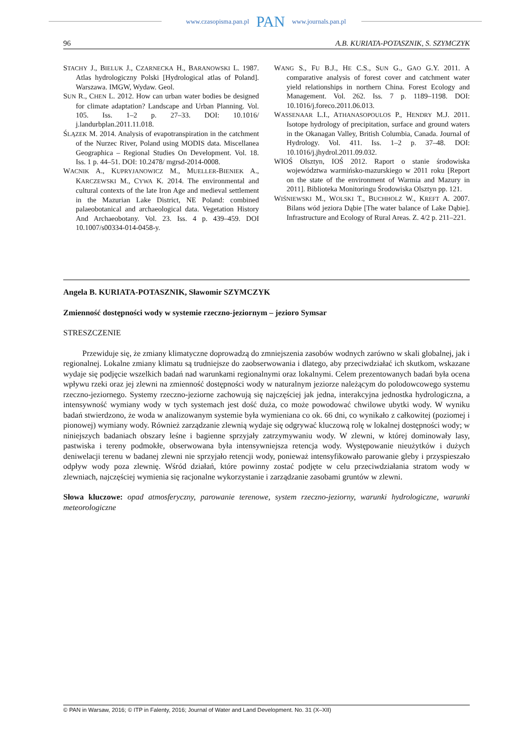www.czasopisma.pan.pl PAN www.journals.pan.pl
96 A.B. KURIATA-POTASZNIK, S. SZYMCZYK
STACHY J., BIELUK J., CZARNECKA H., BARANOWSKI L. 1987. Atlas hydrologiczny Polski [Hydrological atlas of Poland]. Warszawa. IMGW, Wydaw. Geol.
SUN R., CHEN L. 2012. How can urban water bodies be designed for climate adaptation? Landscape and Urban Planning. Vol. 105. Iss. 1–2 p. 27–33. DOI: 10.1016/ j.landurbplan.2011.11.018.
ŚLĄZEK M. 2014. Analysis of evapotranspiration in the catchment of the Nurzec River, Poland using MODIS data. Miscellanea Geographica – Regional Studies On Development. Vol. 18. Iss. 1 p. 44–51. DOI: 10.2478/ mgrsd-2014-0008.
WACNIK A., KUPRYJANOWICZ M., MUELLER-BIENIEK A., KARCZEWSKI M., CYWA K. 2014. The environmental and cultural contexts of the late Iron Age and medieval settlement in the Mazurian Lake District, NE Poland: combined palaeobotanical and archaeological data. Vegetation History And Archaeobotany. Vol. 23. Iss. 4 p. 439–459. DOI 10.1007/s00334-014-0458-y.
WANG S., FU B.J., HE C.S., SUN G., GAO G.Y. 2011. A comparative analysis of forest cover and catchment water yield relationships in northern China. Forest Ecology and Management. Vol. 262. Iss. 7 p. 1189–1198. DOI: 10.1016/j.foreco.2011.06.013.
WASSENAAR L.I., ATHANASOPOULOS P., HENDRY M.J. 2011. Isotope hydrology of precipitation, surface and ground waters in the Okanagan Valley, British Columbia, Canada. Journal of Hydrology. Vol. 411. Iss. 1–2 p. 37–48. DOI: 10.1016/j.jhydrol.2011.09.032.
WIOŚ Olsztyn, IOŚ 2012. Raport o stanie środowiska województwa warmińsko-mazurskiego w 2011 roku [Report on the state of the environment of Warmia and Mazury in 2011]. Biblioteka Monitoringu Środowiska Olsztyn pp. 121.
WIŚNIEWSKI M., WOLSKI T., BUCHHOLZ W., KREFT A. 2007. Bilans wód jeziora Dąbie [The water balance of Lake Dąbie]. Infrastructure and Ecology of Rural Areas. Z. 4/2 p. 211–221.
Angela B. KURIATA-POTASZNIK, Sławomir SZYMCZYK
Zmienność dostępności wody w systemie rzeczno-jeziornym – jezioro Symsar
STRESZCZENIE
Przewiduje się, że zmiany klimatyczne doprowadzą do zmniejszenia zasobów wodnych zarówno w skali globalnej, jak i regionalnej. Lokalne zmiany klimatu są trudniejsze do zaobserwowania i dlatego, aby przeciwdziałać ich skutkom, wskazane wydaje się podjęcie wszelkich badań nad warunkami regionalnymi oraz lokalnymi. Celem prezentowanych badań była ocena wpływu rzeki oraz jej zlewni na zmienność dostępności wody w naturalnym jeziorze należącym do polodowcowego systemu rzeczno-jeziornego. Systemy rzeczno-jeziorne zachowują się najczęściej jak jedna, interakcyjna jednostka hydrologiczna, a intensywność wymiany wody w tych systemach jest dość duża, co może powodować chwilowe ubytki wody. W wyniku badań stwierdzono, że woda w analizowanym systemie była wymieniana co ok. 66 dni, co wynikało z całkowitej (poziomej i pionowej) wymiany wody. Również zarządzanie zlewnią wydaje się odgrywać kluczową rolę w lokalnej dostępności wody; w niniejszych badaniach obszary leśne i bagienne sprzyjały zatrzymywaniu wody. W zlewni, w której dominowały lasy, pastwiska i tereny podmokłe, obserwowana była intensywniejsza retencja wody. Występowanie nieużytków i dużych deniwelacji terenu w badanej zlewni nie sprzyjało retencji wody, ponieważ intensyfikowało parowanie gleby i przyspieszało odpływ wody poza zlewnię. Wśród działań, które powinny zostać podjęte w celu przeciwdziałania stratom wody w zlewniach, najczęściej wymienia się racjonalne wykorzystanie i zarządzanie zasobami gruntów w zlewni.
Słowa kluczowe: opad atmosferyczny, parowanie terenowe, system rzeczno-jeziorny, warunki hydrologiczne, warunki meteorologiczne
© PAN in Warsaw, 2016; © ITP in Falenty, 2016; Journal of Water and Land Development. No. 31 (X–XII)